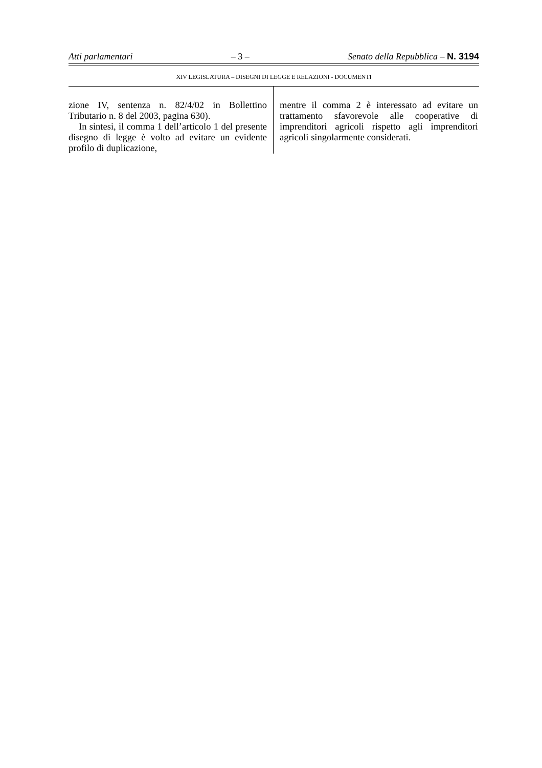Atti parlamentari – 3 – Senato della Repubblica – N. 3194
XIV LEGISLATURA – DISEGNI DI LEGGE E RELAZIONI - DOCUMENTI
zione IV, sentenza n. 82/4/02 in Bollettino Tributario n. 8 del 2003, pagina 630).
In sintesi, il comma 1 dell’articolo 1 del presente disegno di legge è volto ad evitare un evidente profilo di duplicazione,
mentre il comma 2 è interessato ad evitare un trattamento sfavorevole alle cooperative di imprenditori agricoli rispetto agli imprenditori agricoli singolarmente considerati.